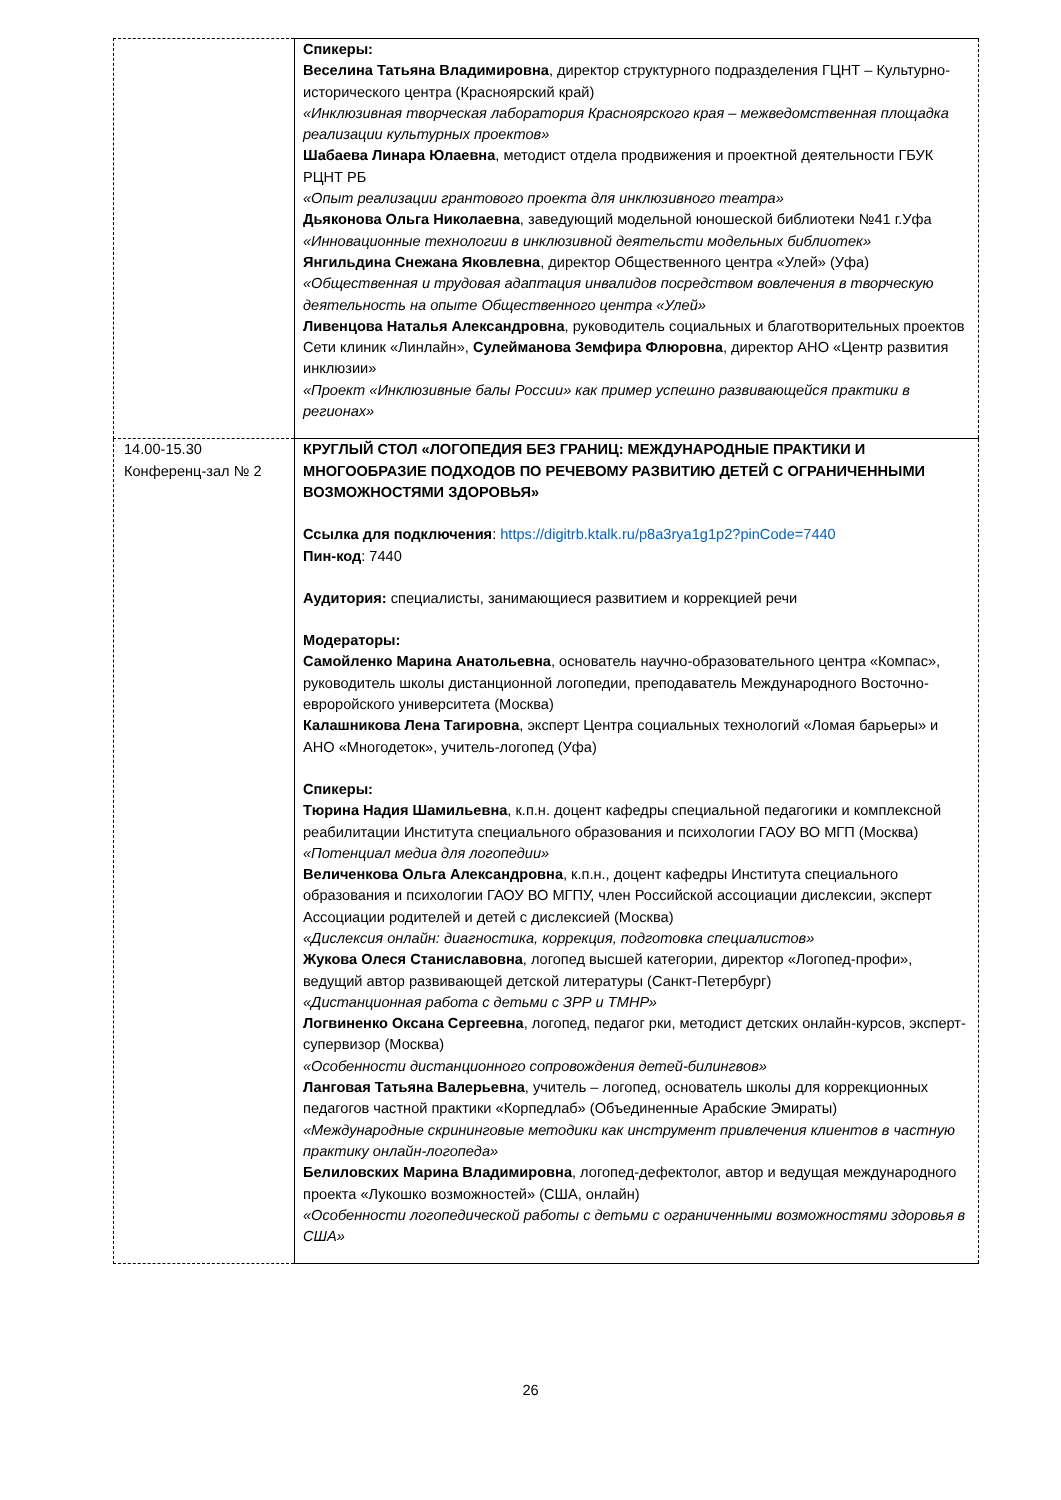| | Спикеры: Веселина Татьяна Владимировна , директор структурного подразделения ГЦНТ – Культурно-исторического центра (Красноярский край) «Инклюзивная творческая лаборатория Красноярского края – межведомственная площадка реализации культурных проектов» Шабаева Линара Юлаевна , методист отдела продвижения и проектной деятельности ГБУК РЦНТ РБ «Опыт реализации грантового проекта для инклюзивного театра» Дьяконова Ольга Николаевна , заведующий модельной юношеской библиотеки №41 г.Уфа «Инновационные технологии в инклюзивной деятельсти модельных библиотек» Янгильдина Снежана Яковлевна , директор Общественного центра «Улей» (Уфа) «Общественная и трудовая адаптация инвалидов посредством вовлечения в творческую деятельность на опыте Общественного центра «Улей» Ливенцова Наталья Александровна , руководитель социальных и благотворительных проектов Сети клиник «Линлайн», Сулейманова Земфира Флюровна , директор АНО «Центр развития инклюзии» «Проект «Инклюзивные балы России» как пример успешно развивающейся практики в регионах» |
| 14.00-15.30 Конференц-зал № 2 | КРУГЛЫЙ СТОЛ «ЛОГОПЕДИЯ БЕЗ ГРАНИЦ: МЕЖДУНАРОДНЫЕ ПРАКТИКИ И МНОГООБРАЗИЕ ПОДХОДОВ ПО РЕЧЕВОМУ РАЗВИТИЮ ДЕТЕЙ С ОГРАНИЧЕННЫМИ ВОЗМОЖНОСТЯМИ ЗДОРОВЬЯ» Ссылка для подключения : https://digitrb.ktalk.ru/p8a3rya1g1p2?pinCode=7440 Пин-код : 7440 Аудитория: специалисты, занимающиеся развитием и коррекцией речи Модераторы: Самойленко Марина Анатольевна , основатель научно-образовательного центра «Компас», руководитель школы дистанционной логопедии, преподаватель Международного Восточно-евроройского университета (Москва) Калашникова Лена Тагировна , эксперт Центра социальных технологий «Ломая барьеры» и АНО «Многодеток», учитель-логопед (Уфа) Спикеры: Тюрина Надия Шамильевна , к.п.н. доцент кафедры специальной педагогики и комплексной реабилитации Института специального образования и психологии ГАОУ ВО МГП (Москва) «Потенциал медиа для логопедии» Величенкова Ольга Александровна , к.п.н., доцент кафедры Института специального образования и психологии ГАОУ ВО МГПУ, член Российской ассоциации дислексии, эксперт Ассоциации родителей и детей с дислексией (Москва) «Дислексия онлайн: диагностика, коррекция, подготовка специалистов» Жукова Олеся Станиславовна , логопед высшей категории, директор «Логопед-профи», ведущий автор развивающей детской литературы (Санкт-Петербург) «Дистанционная работа с детьми с ЗРР и ТМНР» Логвиненко Оксана Сергеевна , логопед, педагог рки, методист детских онлайн-курсов, эксперт-супервизор (Москва) «Особенности дистанционного сопровождения детей-билингвов» Ланговая Татьяна Валерьевна , учитель – логопед, основатель школы для коррекционных педагогов частной практики «Корпедлаб» (Объединенные Арабские Эмираты) «Международные скрининговые методики как инструмент привлечения клиентов в частную практику онлайн-логопеда» Белиловских Марина Владимировна , логопед-дефектолог, автор и ведущая международного проекта «Лукошко возможностей» (США, онлайн) «Особенности логопедической работы с детьми с ограниченными возможностями здоровья в США» |
26